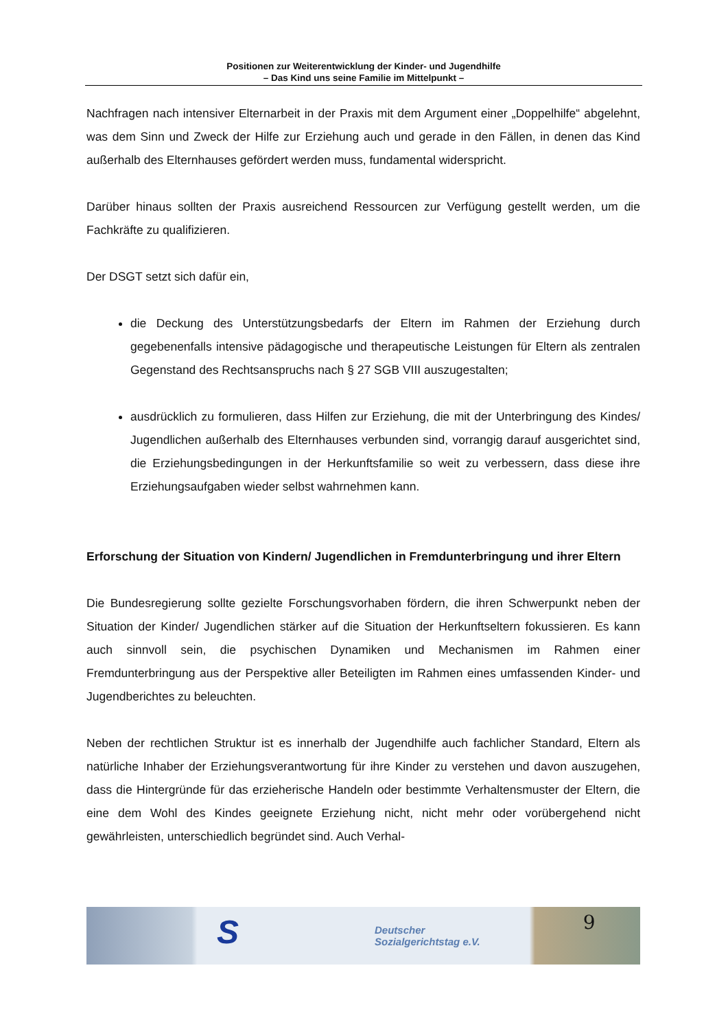Positionen zur Weiterentwicklung der Kinder- und Jugendhilfe
– Das Kind uns seine Familie im Mittelpunkt –
Nachfragen nach intensiver Elternarbeit in der Praxis mit dem Argument einer „Doppelhilfe“ abgelehnt, was dem Sinn und Zweck der Hilfe zur Erziehung auch und gerade in den Fällen, in denen das Kind außerhalb des Elternhauses gefördert werden muss, fundamental widerspricht.
Darüber hinaus sollten der Praxis ausreichend Ressourcen zur Verfügung gestellt werden, um die Fachkräfte zu qualifizieren.
Der DSGT setzt sich dafür ein,
die Deckung des Unterstützungsbedarfs der Eltern im Rahmen der Erziehung durch gegebenenfalls intensive pädagogische und therapeutische Leistungen für Eltern als zentralen Gegenstand des Rechtsanspruchs nach § 27 SGB VIII auszugestalten;
ausdrücklich zu formulieren, dass Hilfen zur Erziehung, die mit der Unterbringung des Kindes/ Jugendlichen außerhalb des Elternhauses verbunden sind, vorrangig darauf ausgerichtet sind, die Erziehungsbedingungen in der Herkunftsfamilie so weit zu verbessern, dass diese ihre Erziehungsaufgaben wieder selbst wahrnehmen kann.
Erforschung der Situation von Kindern/ Jugendlichen in Fremdunterbringung und ihrer Eltern
Die Bundesregierung sollte gezielte Forschungsvorhaben fördern, die ihren Schwerpunkt neben der Situation der Kinder/ Jugendlichen stärker auf die Situation der Herkunftseltern fokussieren. Es kann auch sinnvoll sein, die psychischen Dynamiken und Mechanismen im Rahmen einer Fremdunterbringung aus der Perspektive aller Beteiligten im Rahmen eines umfassenden Kinder- und Jugendberichtes zu beleuchten.
Neben der rechtlichen Struktur ist es innerhalb der Jugendhilfe auch fachlicher Standard, Eltern als natürliche Inhaber der Erziehungsverantwortung für ihre Kinder zu verstehen und davon auszugehen, dass die Hintergründe für das erzieherische Handeln oder bestimmte Verhaltensmuster der Eltern, die eine dem Wohl des Kindes geeignete Erziehung nicht, nicht mehr oder vorübergehend nicht gewährleisten, unterschiedlich begründet sind. Auch Verhal-
S Deutscher
Sozialgerichtstag e.V. 9